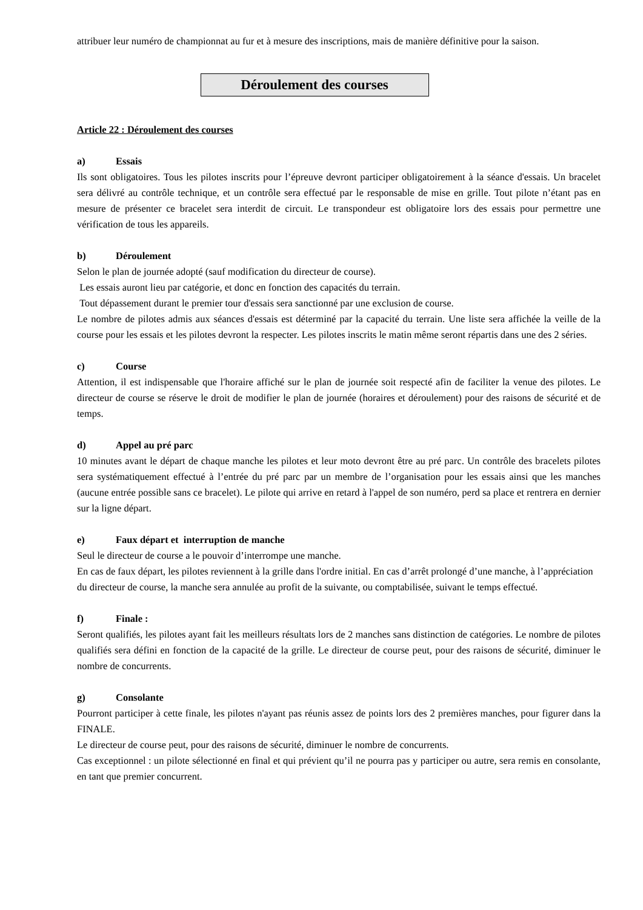attribuer leur numéro de championnat au fur et à mesure des inscriptions, mais de manière définitive pour la saison.
Déroulement des courses
Article 22 : Déroulement des courses
a) Essais
Ils sont obligatoires. Tous les pilotes inscrits pour l’épreuve devront participer obligatoirement à la séance d'essais. Un bracelet sera délivré au contrôle technique, et un contrôle sera effectué par le responsable de mise en grille. Tout pilote n’étant pas en mesure de présenter ce bracelet sera interdit de circuit. Le transpondeur est obligatoire lors des essais pour permettre une vérification de tous les appareils.
b) Déroulement
Selon le plan de journée adopté (sauf modification du directeur de course).
Les essais auront lieu par catégorie, et donc en fonction des capacités du terrain.
Tout dépassement durant le premier tour d'essais sera sanctionné par une exclusion de course.
Le nombre de pilotes admis aux séances d'essais est déterminé par la capacité du terrain. Une liste sera affichée la veille de la course pour les essais et les pilotes devront la respecter. Les pilotes inscrits le matin même seront répartis dans une des 2 séries.
c) Course
Attention, il est indispensable que l'horaire affiché sur le plan de journée soit respecté afin de faciliter la venue des pilotes. Le directeur de course se réserve le droit de modifier le plan de journée (horaires et déroulement) pour des raisons de sécurité et de temps.
d) Appel au pré parc
10 minutes avant le départ de chaque manche les pilotes et leur moto devront être au pré parc. Un contrôle des bracelets pilotes sera systématiquement effectué à l’entrée du pré parc par un membre de l’organisation pour les essais ainsi que les manches (aucune entrée possible sans ce bracelet). Le pilote qui arrive en retard à l'appel de son numéro, perd sa place et rentrera en dernier sur la ligne départ.
e) Faux départ et interruption de manche
Seul le directeur de course a le pouvoir d’interrompe une manche.
En cas de faux départ, les pilotes reviennent à la grille dans l'ordre initial. En cas d’arrêt prolongé d’une manche, à l’appréciation du directeur de course, la manche sera annulée au profit de la suivante, ou comptabilisée, suivant le temps effectué.
f) Finale :
Seront qualifiés, les pilotes ayant fait les meilleurs résultats lors de 2 manches sans distinction de catégories. Le nombre de pilotes qualifiés sera défini en fonction de la capacité de la grille. Le directeur de course peut, pour des raisons de sécurité, diminuer le nombre de concurrents.
g) Consolante
Pourront participer à cette finale, les pilotes n'ayant pas réunis assez de points lors des 2 premières manches, pour figurer dans la FINALE.
Le directeur de course peut, pour des raisons de sécurité, diminuer le nombre de concurrents.
Cas exceptionnel : un pilote sélectionné en final et qui prévient qu’il ne pourra pas y participer ou autre, sera remis en consolante, en tant que premier concurrent.